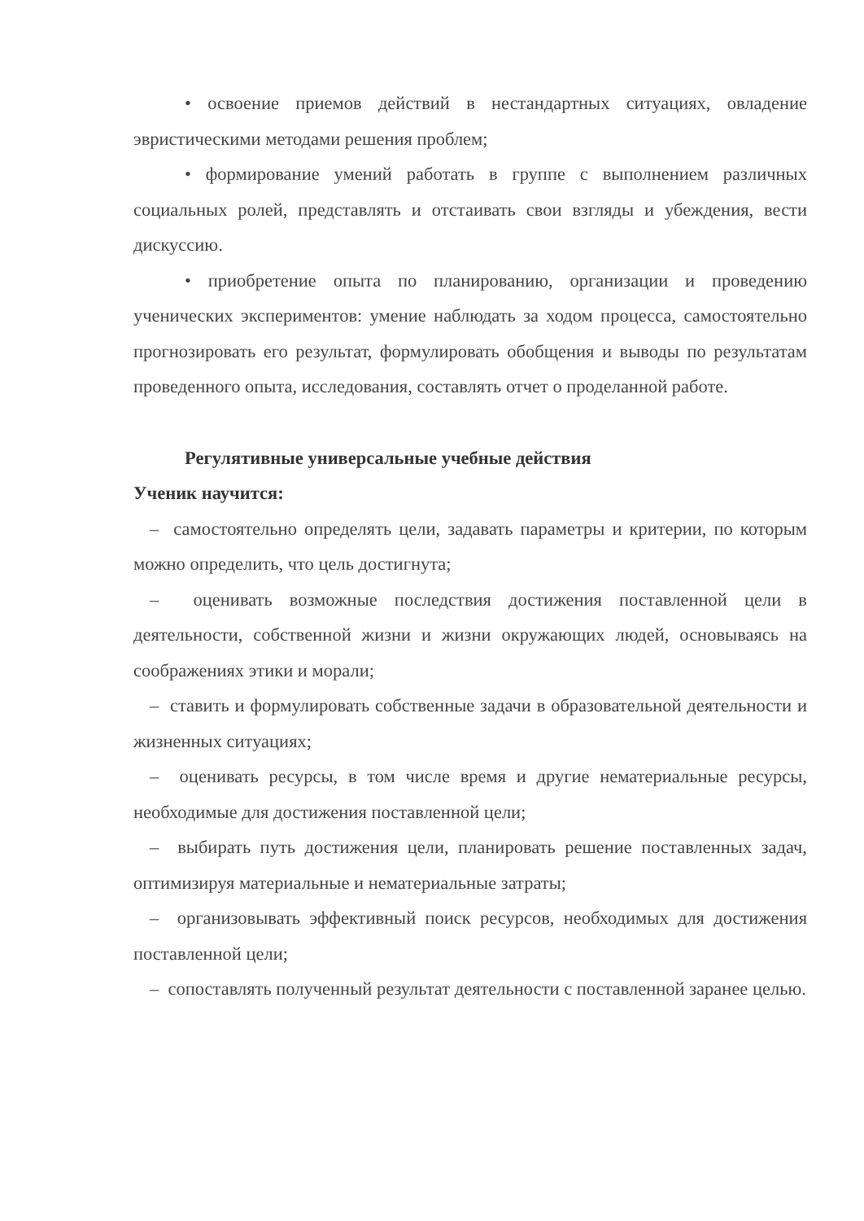• освоение приемов действий в нестандартных ситуациях, овладение эвристическими методами решения проблем;
• формирование умений работать в группе с выполнением различных социальных ролей, представлять и отстаивать свои взгляды и убеждения, вести дискуссию.
• приобретение опыта по планированию, организации и проведению ученических экспериментов: умение наблюдать за ходом процесса, самостоятельно прогнозировать его результат, формулировать обобщения и выводы по результатам проведенного опыта, исследования, составлять отчет о проделанной работе.
Регулятивные универсальные учебные действия
Ученик научится:
– самостоятельно определять цели, задавать параметры и критерии, по которым можно определить, что цель достигнута;
– оценивать возможные последствия достижения поставленной цели в деятельности, собственной жизни и жизни окружающих людей, основываясь на соображениях этики и морали;
– ставить и формулировать собственные задачи в образовательной деятельности и жизненных ситуациях;
– оценивать ресурсы, в том числе время и другие нематериальные ресурсы, необходимые для достижения поставленной цели;
– выбирать путь достижения цели, планировать решение поставленных задач, оптимизируя материальные и нематериальные затраты;
– организовывать эффективный поиск ресурсов, необходимых для достижения поставленной цели;
– сопоставлять полученный результат деятельности с поставленной заранее целью.